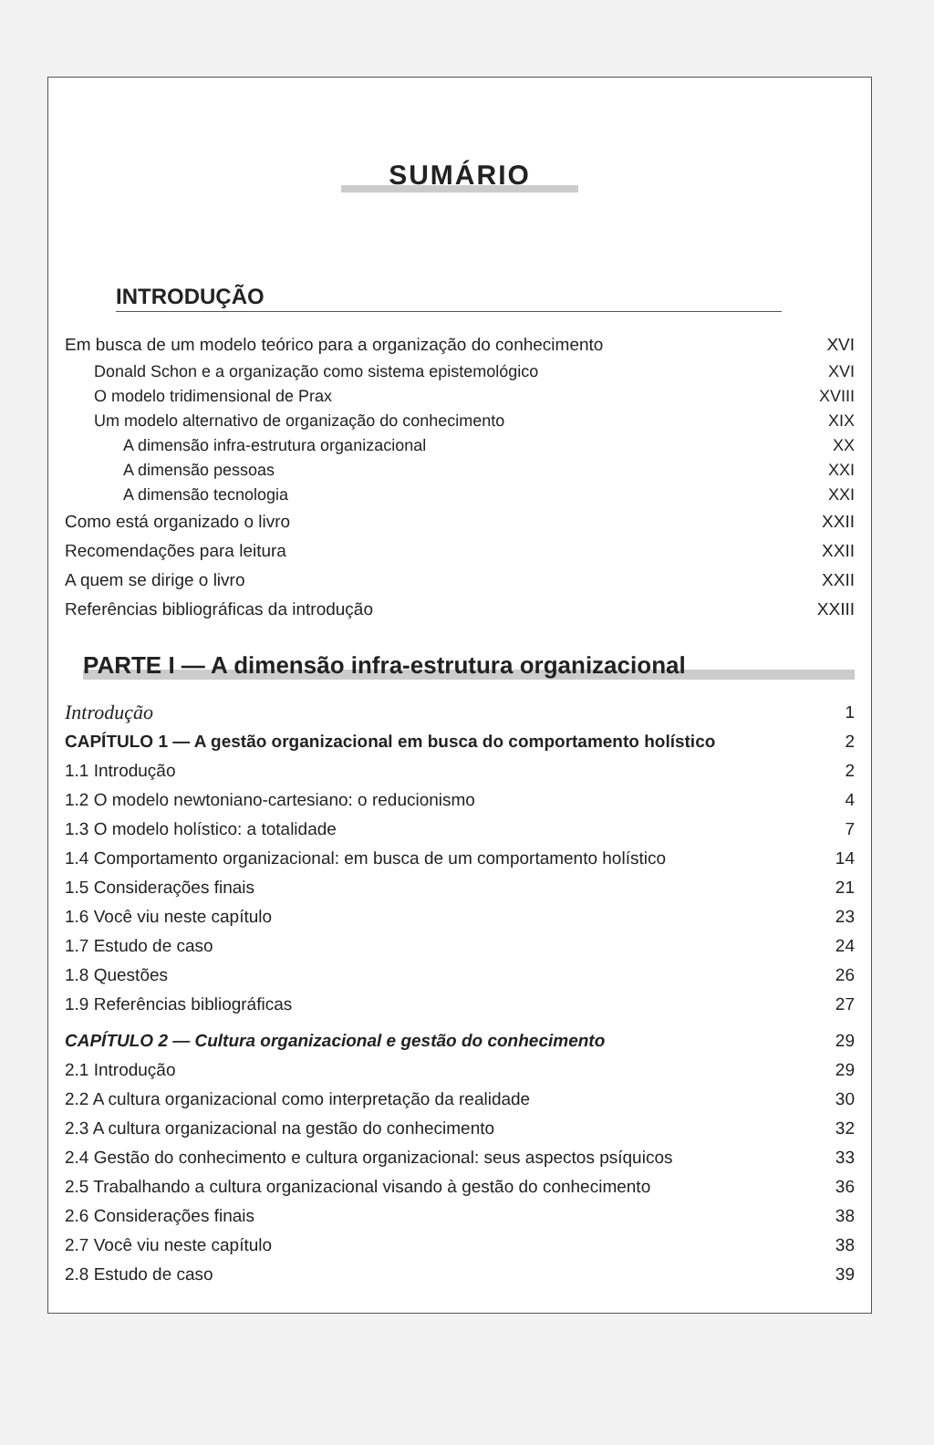SUMÁRIO
INTRODUÇÃO
Em busca de um modelo teórico para a organização do conhecimento XVI
Donald Schon e a organização como sistema epistemológico XVI
O modelo tridimensional de Prax XVIII
Um modelo alternativo de organização do conhecimento XIX
A dimensão infra-estrutura organizacional XX
A dimensão pessoas XXI
A dimensão tecnologia XXI
Como está organizado o livro XXII
Recomendações para leitura XXII
A quem se dirige o livro XXII
Referências bibliográficas da introdução XXIII
PARTE I — A dimensão infra-estrutura organizacional
Introdução 1
CAPÍTULO 1 — A gestão organizacional em busca do comportamento holístico 2
1.1 Introdução 2
1.2 O modelo newtoniano-cartesiano: o reducionismo 4
1.3 O modelo holístico: a totalidade 7
1.4 Comportamento organizacional: em busca de um comportamento holístico 14
1.5 Considerações finais 21
1.6 Você viu neste capítulo 23
1.7 Estudo de caso 24
1.8 Questões 26
1.9 Referências bibliográficas 27
CAPÍTULO 2 — Cultura organizacional e gestão do conhecimento 29
2.1 Introdução 29
2.2 A cultura organizacional como interpretação da realidade 30
2.3 A cultura organizacional na gestão do conhecimento 32
2.4 Gestão do conhecimento e cultura organizacional: seus aspectos psíquicos 33
2.5 Trabalhando a cultura organizacional visando à gestão do conhecimento 36
2.6 Considerações finais 38
2.7 Você viu neste capítulo 38
2.8 Estudo de caso 39